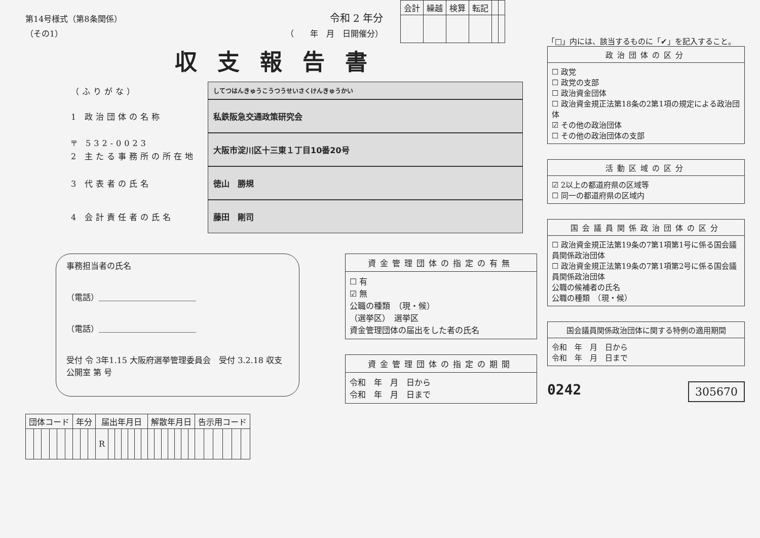| 会計 | 繰越 | 検算 | 転記 | | |
第14号様式（第8条関係） 令和 2 年分
（その1） （　　年　月　日開催分）
収支報告書
（ふりがな）
してつはんきゅうこうつうせいさくけんきゅうかい
1 政治団体の名称
私鉄阪急交通政策研究会
〒 532-0023
2 主たる事務所の所在地
大阪市淀川区十三東１丁目10番20号
3 代表者の氏名
徳山　勝規
4 会計責任者の氏名
藤田　剛司
事務担当者の氏名
（電話）＿＿＿＿＿＿＿＿＿＿＿＿
（電話）＿＿＿＿＿＿＿＿＿＿＿＿
受付 令 3年1.15 大阪府選挙管理委員会　受付 3.2.18 収支公開室 第 号
資金管理団体の指定の有無
☐ 有
☑ 無
公職の種類　（現・候）
（選挙区）　選挙区
資金管理団体の届出をした者の氏名
資金管理団体の指定の期間
令和　年　月　日から
令和　年　月　日まで
| 団体コード | | | | | | 年分 | | | 届出年月日 | | | | | | | 解散年月日 | | | | | | | 告示用コード | | | | | |
| --- | --- | --- | --- | --- | --- | --- | --- | --- | --- | --- | --- | --- | --- | --- | --- | --- | --- | --- | --- | --- | --- | --- | --- | --- | --- | --- | --- | --- |
| | | | | | | | | | R | | | | | | | | | | | | | | | | | | | |
「□」内には、該当するものに「✔」を記入すること。
政治団体の区分
☐ 政党
☐ 政党の支部
☐ 政治資金団体
☐ 政治資金規正法第18条の2第1項の規定による政治団体
☑ その他の政治団体
☐ その他の政治団体の支部
活動区域の区分
☑ 2以上の都道府県の区域等
☐ 同一の都道府県の区域内
国会議員関係政治団体の区分
☐ 政治資金規正法第19条の7第1項第1号に係る国会議員関係政治団体
☐ 政治資金規正法第19条の7第1項第2号に係る国会議員関係政治団体
公職の候補者の氏名
公職の種類　（現・候）
国会議員関係政治団体に関する特例の適用期間
令和　年　月　日から
令和　年　月　日まで
0242 305670